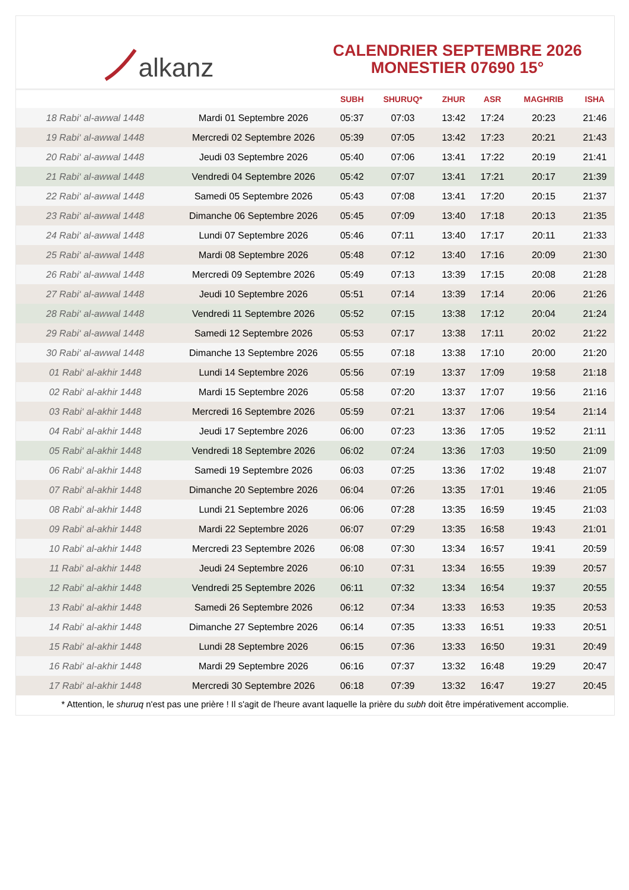alkanz
CALENDRIER SEPTEMBRE 2026
MONESTIER 07690 15°
| | | SUBH | SHURUQ* | ZHUR | ASR | MAGHRIB | ISHA |
| --- | --- | --- | --- | --- | --- | --- | --- |
| 18 Rabi‘ al-awwal 1448 | Mardi 01 Septembre 2026 | 05:37 | 07:03 | 13:42 | 17:24 | 20:23 | 21:46 |
| 19 Rabi‘ al-awwal 1448 | Mercredi 02 Septembre 2026 | 05:39 | 07:05 | 13:42 | 17:23 | 20:21 | 21:43 |
| 20 Rabi‘ al-awwal 1448 | Jeudi 03 Septembre 2026 | 05:40 | 07:06 | 13:41 | 17:22 | 20:19 | 21:41 |
| 21 Rabi‘ al-awwal 1448 | Vendredi 04 Septembre 2026 | 05:42 | 07:07 | 13:41 | 17:21 | 20:17 | 21:39 |
| 22 Rabi‘ al-awwal 1448 | Samedi 05 Septembre 2026 | 05:43 | 07:08 | 13:41 | 17:20 | 20:15 | 21:37 |
| 23 Rabi‘ al-awwal 1448 | Dimanche 06 Septembre 2026 | 05:45 | 07:09 | 13:40 | 17:18 | 20:13 | 21:35 |
| 24 Rabi‘ al-awwal 1448 | Lundi 07 Septembre 2026 | 05:46 | 07:11 | 13:40 | 17:17 | 20:11 | 21:33 |
| 25 Rabi‘ al-awwal 1448 | Mardi 08 Septembre 2026 | 05:48 | 07:12 | 13:40 | 17:16 | 20:09 | 21:30 |
| 26 Rabi‘ al-awwal 1448 | Mercredi 09 Septembre 2026 | 05:49 | 07:13 | 13:39 | 17:15 | 20:08 | 21:28 |
| 27 Rabi‘ al-awwal 1448 | Jeudi 10 Septembre 2026 | 05:51 | 07:14 | 13:39 | 17:14 | 20:06 | 21:26 |
| 28 Rabi‘ al-awwal 1448 | Vendredi 11 Septembre 2026 | 05:52 | 07:15 | 13:38 | 17:12 | 20:04 | 21:24 |
| 29 Rabi‘ al-awwal 1448 | Samedi 12 Septembre 2026 | 05:53 | 07:17 | 13:38 | 17:11 | 20:02 | 21:22 |
| 30 Rabi‘ al-awwal 1448 | Dimanche 13 Septembre 2026 | 05:55 | 07:18 | 13:38 | 17:10 | 20:00 | 21:20 |
| 01 Rabi‘ al-akhir 1448 | Lundi 14 Septembre 2026 | 05:56 | 07:19 | 13:37 | 17:09 | 19:58 | 21:18 |
| 02 Rabi‘ al-akhir 1448 | Mardi 15 Septembre 2026 | 05:58 | 07:20 | 13:37 | 17:07 | 19:56 | 21:16 |
| 03 Rabi‘ al-akhir 1448 | Mercredi 16 Septembre 2026 | 05:59 | 07:21 | 13:37 | 17:06 | 19:54 | 21:14 |
| 04 Rabi‘ al-akhir 1448 | Jeudi 17 Septembre 2026 | 06:00 | 07:23 | 13:36 | 17:05 | 19:52 | 21:11 |
| 05 Rabi‘ al-akhir 1448 | Vendredi 18 Septembre 2026 | 06:02 | 07:24 | 13:36 | 17:03 | 19:50 | 21:09 |
| 06 Rabi‘ al-akhir 1448 | Samedi 19 Septembre 2026 | 06:03 | 07:25 | 13:36 | 17:02 | 19:48 | 21:07 |
| 07 Rabi‘ al-akhir 1448 | Dimanche 20 Septembre 2026 | 06:04 | 07:26 | 13:35 | 17:01 | 19:46 | 21:05 |
| 08 Rabi‘ al-akhir 1448 | Lundi 21 Septembre 2026 | 06:06 | 07:28 | 13:35 | 16:59 | 19:45 | 21:03 |
| 09 Rabi‘ al-akhir 1448 | Mardi 22 Septembre 2026 | 06:07 | 07:29 | 13:35 | 16:58 | 19:43 | 21:01 |
| 10 Rabi‘ al-akhir 1448 | Mercredi 23 Septembre 2026 | 06:08 | 07:30 | 13:34 | 16:57 | 19:41 | 20:59 |
| 11 Rabi‘ al-akhir 1448 | Jeudi 24 Septembre 2026 | 06:10 | 07:31 | 13:34 | 16:55 | 19:39 | 20:57 |
| 12 Rabi‘ al-akhir 1448 | Vendredi 25 Septembre 2026 | 06:11 | 07:32 | 13:34 | 16:54 | 19:37 | 20:55 |
| 13 Rabi‘ al-akhir 1448 | Samedi 26 Septembre 2026 | 06:12 | 07:34 | 13:33 | 16:53 | 19:35 | 20:53 |
| 14 Rabi‘ al-akhir 1448 | Dimanche 27 Septembre 2026 | 06:14 | 07:35 | 13:33 | 16:51 | 19:33 | 20:51 |
| 15 Rabi‘ al-akhir 1448 | Lundi 28 Septembre 2026 | 06:15 | 07:36 | 13:33 | 16:50 | 19:31 | 20:49 |
| 16 Rabi‘ al-akhir 1448 | Mardi 29 Septembre 2026 | 06:16 | 07:37 | 13:32 | 16:48 | 19:29 | 20:47 |
| 17 Rabi‘ al-akhir 1448 | Mercredi 30 Septembre 2026 | 06:18 | 07:39 | 13:32 | 16:47 | 19:27 | 20:45 |
* Attention, le shuruq n'est pas une prière ! Il s'agit de l'heure avant laquelle la prière du subh doit être impérativement accomplie.